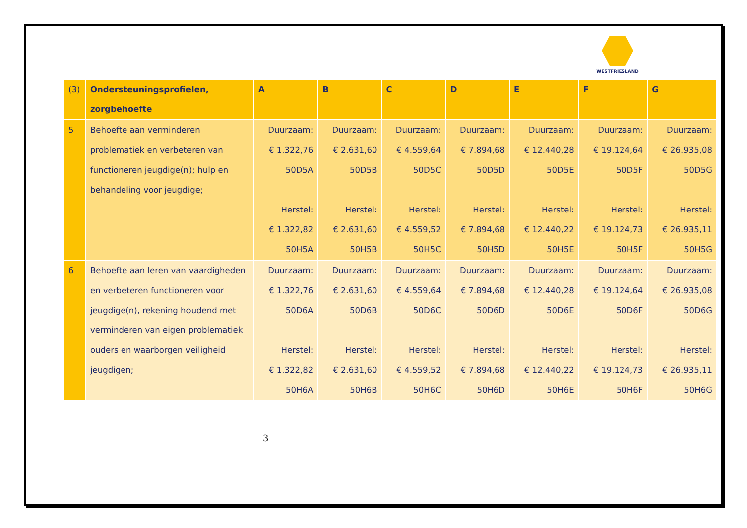WESTFRIESLAND
| (3) | Ondersteuningsprofielen, zorgbehoefte | A | B | C | D | E | F | G |
| --- | --- | --- | --- | --- | --- | --- | --- | --- |
| 5 | Behoefte aan verminderen problematiek en verbeteren van functioneren jeugdige(n); hulp en behandeling voor jeugdige; | Duurzaam: € 1.322,76 50D5A Herstel: € 1.322,82 50H5A | Duurzaam: € 2.631,60 50D5B Herstel: € 2.631,60 50H5B | Duurzaam: € 4.559,64 50D5C Herstel: € 4.559,52 50H5C | Duurzaam: € 7.894,68 50D5D Herstel: € 7.894,68 50H5D | Duurzaam: € 12.440,28 50D5E Herstel: € 12.440,22 50H5E | Duurzaam: € 19.124,64 50D5F Herstel: € 19.124,73 50H5F | Duurzaam: € 26.935,08 50D5G Herstel: € 26.935,11 50H5G |
| 6 | Behoefte aan leren van vaardigheden en verbeteren functioneren voor jeugdige(n), rekening houdend met verminderen van eigen problematiek ouders en waarborgen veiligheid jeugdigen; | Duurzaam: € 1.322,76 50D6A Herstel: € 1.322,82 50H6A | Duurzaam: € 2.631,60 50D6B Herstel: € 2.631,60 50H6B | Duurzaam: € 4.559,64 50D6C Herstel: € 4.559,52 50H6C | Duurzaam: € 7.894,68 50D6D Herstel: € 7.894,68 50H6D | Duurzaam: € 12.440,28 50D6E Herstel: € 12.440,22 50H6E | Duurzaam: € 19.124,64 50D6F Herstel: € 19.124,73 50H6F | Duurzaam: € 26.935,08 50D6G Herstel: € 26.935,11 50H6G |
3